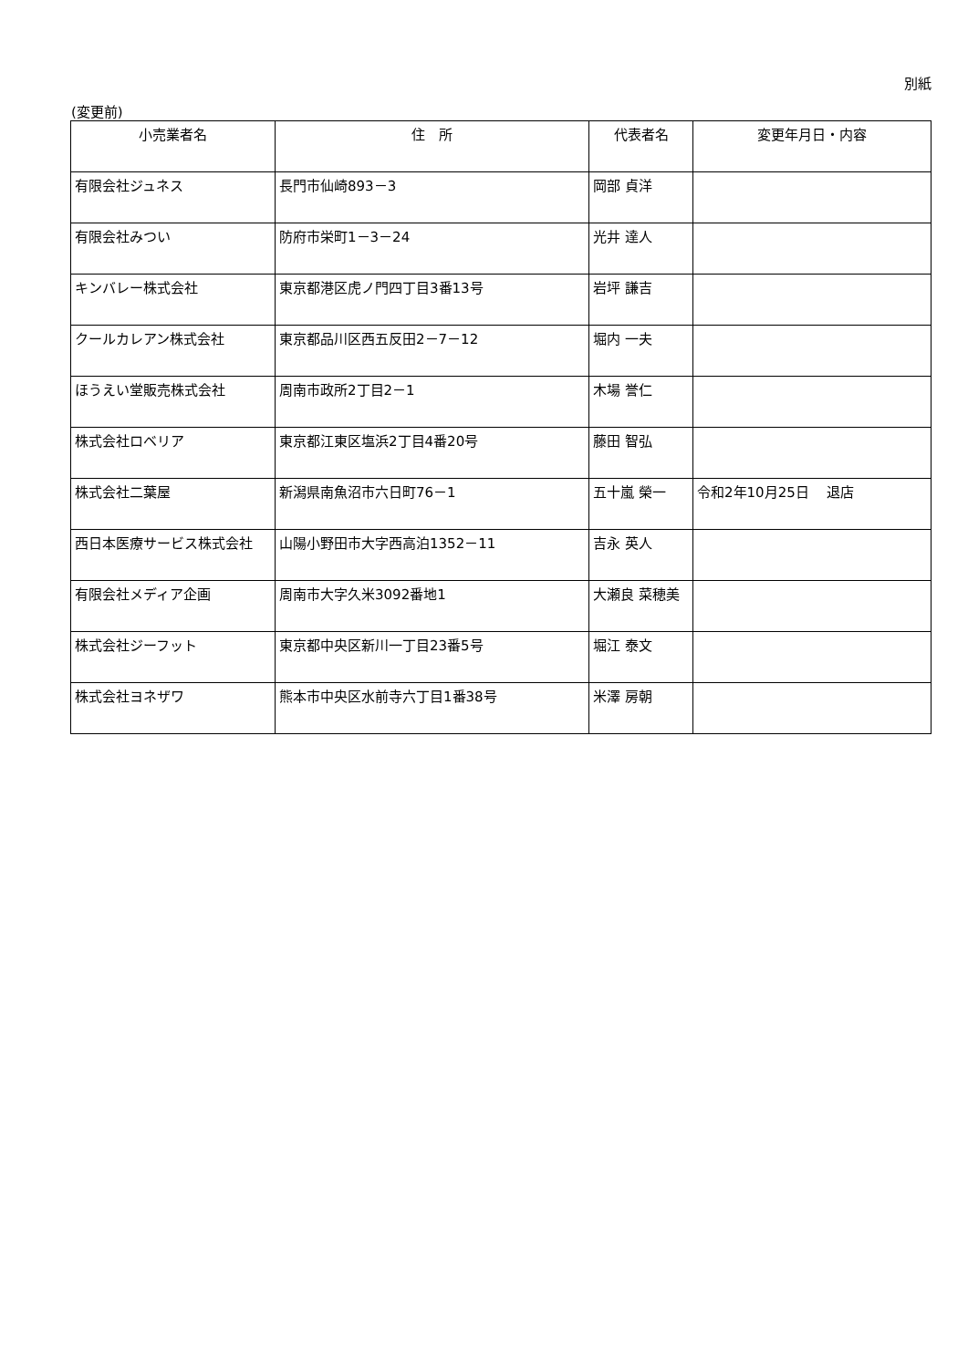別紙
(変更前)
| 小売業者名 | 住 所 | 代表者名 | 変更年月日・内容 |
| --- | --- | --- | --- |
| 有限会社ジュネス | 長門市仙崎893－3 | 岡部 貞洋 | |
| 有限会社みつい | 防府市栄町1－3－24 | 光井 達人 | |
| キンバレー株式会社 | 東京都港区虎ノ門四丁目3番13号 | 岩坪 謙吉 | |
| クールカレアン株式会社 | 東京都品川区西五反田2－7－12 | 堀内 一夫 | |
| ほうえい堂販売株式会社 | 周南市政所2丁目2－1 | 木場 誉仁 | |
| 株式会社ロベリア | 東京都江東区塩浜2丁目4番20号 | 藤田 智弘 | |
| 株式会社二葉屋 | 新潟県南魚沼市六日町76－1 | 五十嵐 榮一 | 令和2年10月25日 退店 |
| 西日本医療サービス株式会社 | 山陽小野田市大字西高泊1352－11 | 吉永 英人 | |
| 有限会社メディア企画 | 周南市大字久米3092番地1 | 大瀬良 菜穂美 | |
| 株式会社ジーフット | 東京都中央区新川一丁目23番5号 | 堀江 泰文 | |
| 株式会社ヨネザワ | 熊本市中央区水前寺六丁目1番38号 | 米澤 房朝 | |